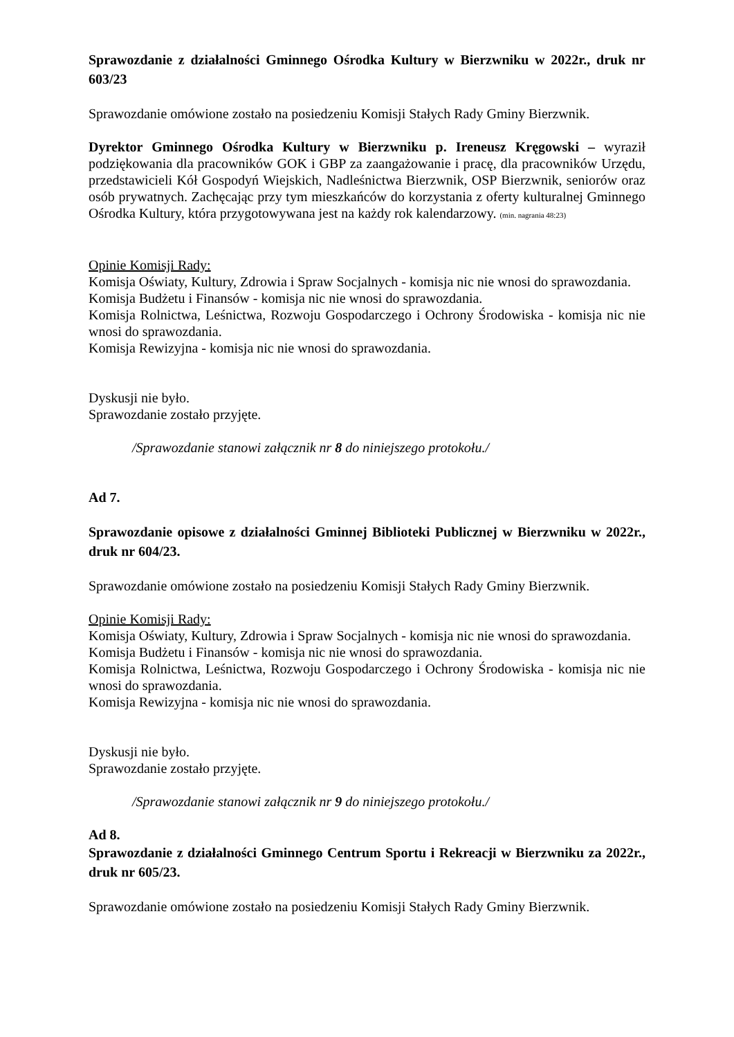Sprawozdanie z działalności Gminnego Ośrodka Kultury w Bierzwniku w 2022r., druk nr 603/23
Sprawozdanie omówione zostało na posiedzeniu Komisji Stałych Rady Gminy Bierzwnik.
Dyrektor Gminnego Ośrodka Kultury w Bierzwniku p. Ireneusz Kręgowski – wyraził podziękowania dla pracowników GOK i GBP za zaangażowanie i pracę, dla pracowników Urzędu, przedstawicieli Kół Gospodyń Wiejskich, Nadleśnictwa Bierzwnik, OSP Bierzwnik, seniorów oraz osób prywatnych. Zachęcając przy tym mieszkańców do korzystania z oferty kulturalnej Gminnego Ośrodka Kultury, która przygotowywana jest na każdy rok kalendarzowy. (min. nagrania 48:23)
Opinie Komisji Rady:
Komisja Oświaty, Kultury, Zdrowia i Spraw Socjalnych - komisja nic nie wnosi do sprawozdania.
Komisja Budżetu i Finansów - komisja nic nie wnosi do sprawozdania.
Komisja Rolnictwa, Leśnictwa, Rozwoju Gospodarczego i Ochrony Środowiska - komisja nic nie wnosi do sprawozdania.
Komisja Rewizyjna - komisja nic nie wnosi do sprawozdania.
Dyskusji nie było.
Sprawozdanie zostało przyjęte.
/Sprawozdanie stanowi załącznik nr 8 do niniejszego protokołu./
Ad 7.
Sprawozdanie opisowe z działalności Gminnej Biblioteki Publicznej w Bierzwniku w 2022r., druk nr 604/23.
Sprawozdanie omówione zostało na posiedzeniu Komisji Stałych Rady Gminy Bierzwnik.
Opinie Komisji Rady:
Komisja Oświaty, Kultury, Zdrowia i Spraw Socjalnych - komisja nic nie wnosi do sprawozdania.
Komisja Budżetu i Finansów - komisja nic nie wnosi do sprawozdania.
Komisja Rolnictwa, Leśnictwa, Rozwoju Gospodarczego i Ochrony Środowiska - komisja nic nie wnosi do sprawozdania.
Komisja Rewizyjna - komisja nic nie wnosi do sprawozdania.
Dyskusji nie było.
Sprawozdanie zostało przyjęte.
/Sprawozdanie stanowi załącznik nr 9 do niniejszego protokołu./
Ad 8.
Sprawozdanie z działalności Gminnego Centrum Sportu i Rekreacji w Bierzwniku za 2022r., druk nr 605/23.
Sprawozdanie omówione zostało na posiedzeniu Komisji Stałych Rady Gminy Bierzwnik.